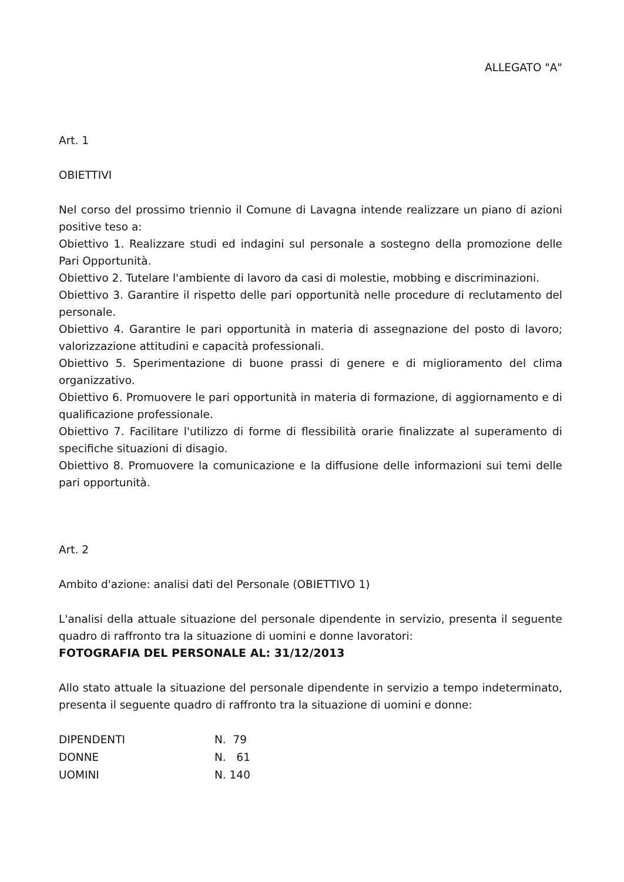ALLEGATO "A"
Art. 1
OBIETTIVI
Nel corso del prossimo triennio il Comune di Lavagna intende realizzare un piano di azioni positive teso a:
Obiettivo 1. Realizzare studi ed indagini sul personale a sostegno della promozione delle Pari Opportunità.
Obiettivo 2. Tutelare l'ambiente di lavoro da casi di molestie, mobbing e discriminazioni.
Obiettivo 3. Garantire il rispetto delle pari opportunità nelle procedure di reclutamento del personale.
Obiettivo 4. Garantire le pari opportunità in materia di assegnazione del posto di lavoro; valorizzazione attitudini e capacità professionali.
Obiettivo 5. Sperimentazione di buone prassi di genere e di miglioramento del clima organizzativo.
Obiettivo 6. Promuovere le pari opportunità in materia di formazione, di aggiornamento e di qualificazione professionale.
Obiettivo 7. Facilitare l'utilizzo di forme di flessibilità orarie finalizzate al superamento di specifiche situazioni di disagio.
Obiettivo 8. Promuovere la comunicazione e la diffusione delle informazioni sui temi delle pari opportunità.
Art. 2
Ambito d'azione: analisi dati del Personale (OBIETTIVO 1)
L'analisi della attuale situazione del personale dipendente in servizio, presenta il seguente quadro di raffronto tra la situazione di uomini e donne lavoratori:
FOTOGRAFIA DEL PERSONALE AL: 31/12/2013
Allo stato attuale la situazione del personale dipendente in servizio a tempo indeterminato, presenta il seguente quadro di raffronto tra la situazione di uomini e donne:
| DIPENDENTI | N. 79 |
| DONNE | N. 61 |
| UOMINI | N. 140 |